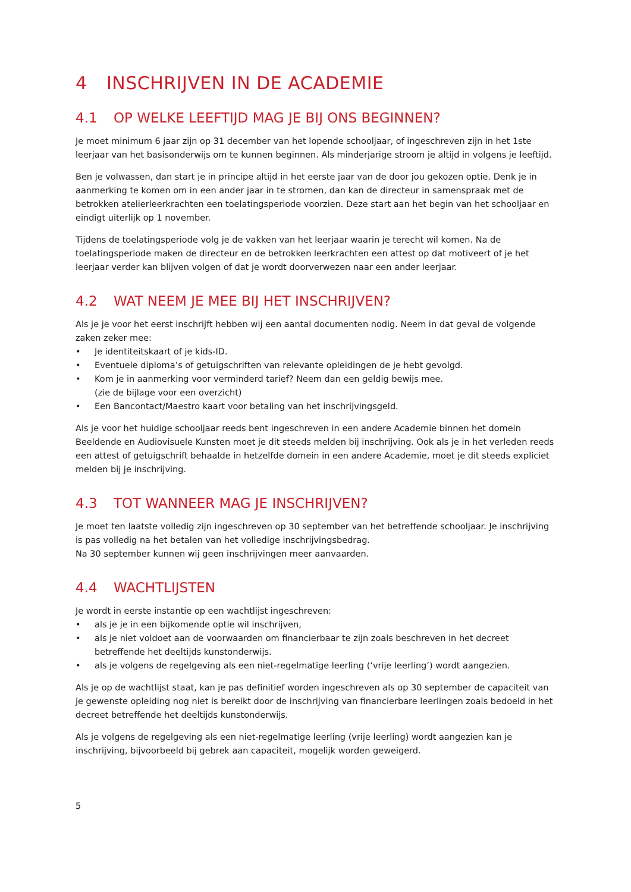4 INSCHRIJVEN IN DE ACADEMIE
4.1 OP WELKE LEEFTIJD MAG JE BIJ ONS BEGINNEN?
Je moet minimum 6 jaar zijn op 31 december van het lopende schooljaar, of ingeschreven zijn in het 1ste leerjaar van het basisonderwijs om te kunnen beginnen. Als minderjarige stroom je altijd in volgens je leeftijd.
Ben je volwassen, dan start je in principe altijd in het eerste jaar van de door jou gekozen optie. Denk je in aanmerking te komen om in een ander jaar in te stromen, dan kan de directeur in samenspraak met de betrokken atelierleerkrachten een toelatingsperiode voorzien. Deze start aan het begin van het schooljaar en eindigt uiterlijk op 1 november.
Tijdens de toelatingsperiode volg je de vakken van het leerjaar waarin je terecht wil komen. Na de toelatingsperiode maken de directeur en de betrokken leerkrachten een attest op dat motiveert of je het leerjaar verder kan blijven volgen of dat je wordt doorverwezen naar een ander leerjaar.
4.2 WAT NEEM JE MEE BIJ HET INSCHRIJVEN?
Als je je voor het eerst inschrijft hebben wij een aantal documenten nodig. Neem in dat geval de volgende zaken zeker mee:
• Je identiteitskaart of je kids-ID.
• Eventuele diploma’s of getuigschriften van relevante opleidingen de je hebt gevolgd.
• Kom je in aanmerking voor verminderd tarief? Neem dan een geldig bewijs mee.
(zie de bijlage voor een overzicht)
• Een Bancontact/Maestro kaart voor betaling van het inschrijvingsgeld.
Als je voor het huidige schooljaar reeds bent ingeschreven in een andere Academie binnen het domein Beeldende en Audiovisuele Kunsten moet je dit steeds melden bij inschrijving. Ook als je in het verleden reeds een attest of getuigschrift behaalde in hetzelfde domein in een andere Academie, moet je dit steeds expliciet melden bij je inschrijving.
4.3 TOT WANNEER MAG JE INSCHRIJVEN?
Je moet ten laatste volledig zijn ingeschreven op 30 september van het betreffende schooljaar. Je inschrijving is pas volledig na het betalen van het volledige inschrijvingsbedrag.
Na 30 september kunnen wij geen inschrijvingen meer aanvaarden.
4.4 WACHTLIJSTEN
Je wordt in eerste instantie op een wachtlijst ingeschreven:
• als je je in een bijkomende optie wil inschrijven,
• als je niet voldoet aan de voorwaarden om financierbaar te zijn zoals beschreven in het decreet betreffende het deeltijds kunstonderwijs.
• als je volgens de regelgeving als een niet-regelmatige leerling (‘vrije leerling’) wordt aangezien.
Als je op de wachtlijst staat, kan je pas definitief worden ingeschreven als op 30 september de capaciteit van je gewenste opleiding nog niet is bereikt door de inschrijving van financierbare leerlingen zoals bedoeld in het decreet betreffende het deeltijds kunstonderwijs.
Als je volgens de regelgeving als een niet-regelmatige leerling (vrije leerling) wordt aangezien kan je inschrijving, bijvoorbeeld bij gebrek aan capaciteit, mogelijk worden geweigerd.
5